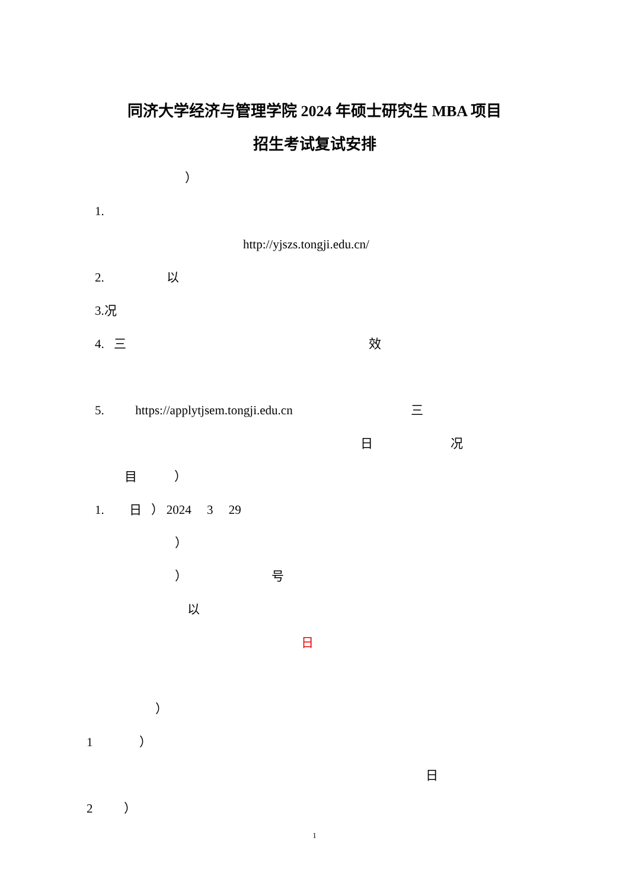同济大学经济与管理学院 2024 年硕士研究生 MBA 项目
招生考试复试安排
）
1.
http://yjszs.tongji.edu.cn/
2. 以
3.况
4. 三 效
5. https://applytjsem.tongji.edu.cn 三
日 况
目 ）
1. 日 ） 2024 3 29
）
） 号
以
日
）
1 ）
日
2 ）
1